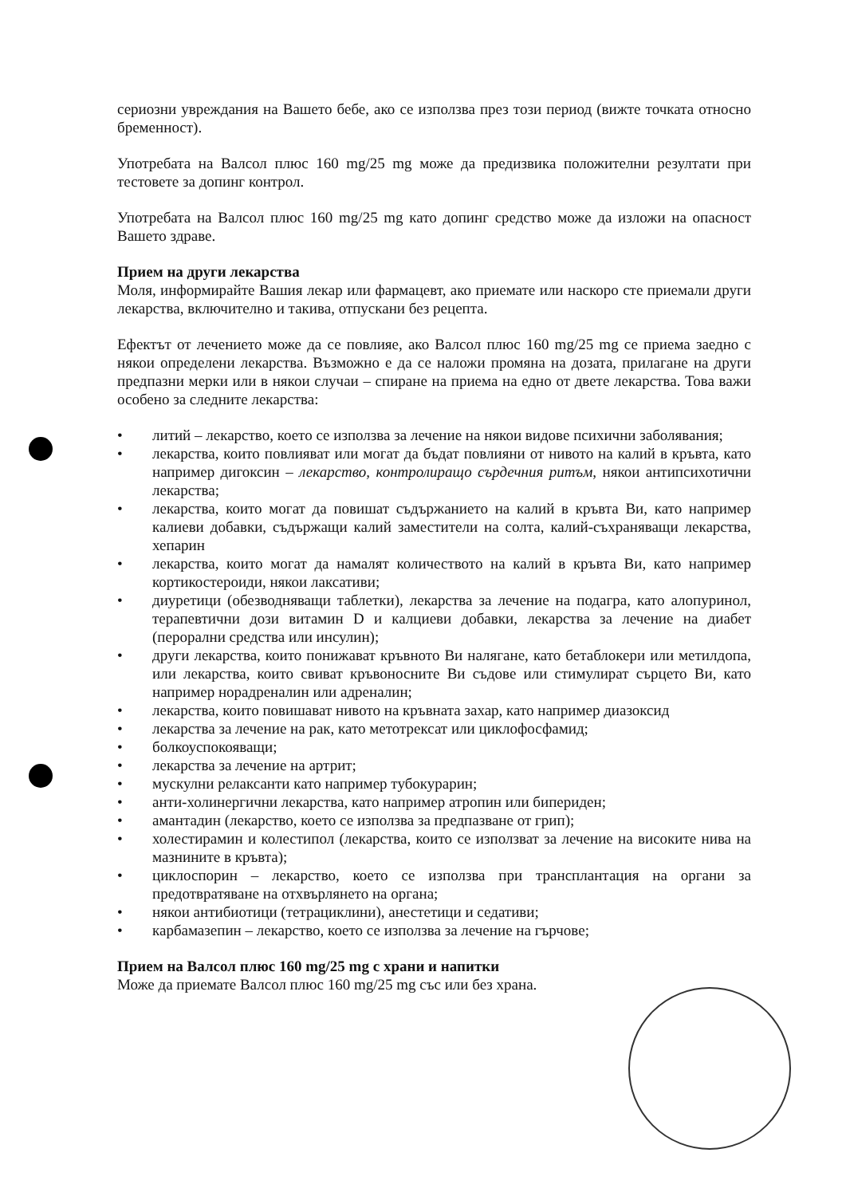сериозни увреждания на Вашето бебе, ако се използва през този период (вижте точката относно бременност).
Употребата на Валсол плюс 160 mg/25 mg може да предизвика положителни резултати при тестовете за допинг контрол.
Употребата на Валсол плюс 160 mg/25 mg като допинг средство може да изложи на опасност Вашето здраве.
Прием на други лекарства
Моля, информирайте Вашия лекар или фармацевт, ако приемате или наскоро сте приемали други лекарства, включително и такива, отпускани без рецепта.
Ефектът от лечението може да се повлияе, ако Валсол плюс 160 mg/25 mg се приема заедно с някои определени лекарства. Възможно е да се наложи промяна на дозата, прилагане на други предпазни мерки или в някои случаи – спиране на приема на едно от двете лекарства. Това важи особено за следните лекарства:
• литий – лекарство, което се използва за лечение на някои видове психични заболявания;
• лекарства, които повлияват или могат да бъдат повлияни от нивото на калий в кръвта, като например дигоксин – лекарство, контролиращо сърдечния ритъм, някои антипсихотични лекарства;
• лекарства, които могат да повишат съдържанието на калий в кръвта Ви, като например калиеви добавки, съдържащи калий заместители на солта, калий-съхраняващи лекарства, хепарин
• лекарства, които могат да намалят количеството на калий в кръвта Ви, като например кортикостероиди, някои лаксативи;
• диуретици (обезводняващи таблетки), лекарства за лечение на подагра, като алопуринол, терапевтични дози витамин D и калциеви добавки, лекарства за лечение на диабет (перорални средства или инсулин);
• други лекарства, които понижават кръвното Ви налягане, като бетаблокери или метилдопа, или лекарства, които свиват кръвоносните Ви съдове или стимулират сърцето Ви, като например норадреналин или адреналин;
• лекарства, които повишават нивото на кръвната захар, като например диазоксид
• лекарства за лечение на рак, като метотрексат или циклофосфамид;
• болкоуспокояващи;
• лекарства за лечение на артрит;
• мускулни релаксанти като например тубокурарин;
• анти-холинергични лекарства, като например атропин или бипериден;
• амантадин (лекарство, което се използва за предпазване от грип);
• холестирамин и колестипол (лекарства, които се използват за лечение на високите нива на мазнините в кръвта);
• циклоспорин – лекарство, което се използва при трансплантация на органи за предотвратяване на отхвърлянето на органа;
• някои антибиотици (тетрациклини), анестетици и седативи;
• карбамазепин – лекарство, което се използва за лечение на гърчове;
Прием на Валсол плюс 160 mg/25 mg с храни и напитки
Може да приемате Валсол плюс 160 mg/25 mg със или без храна.